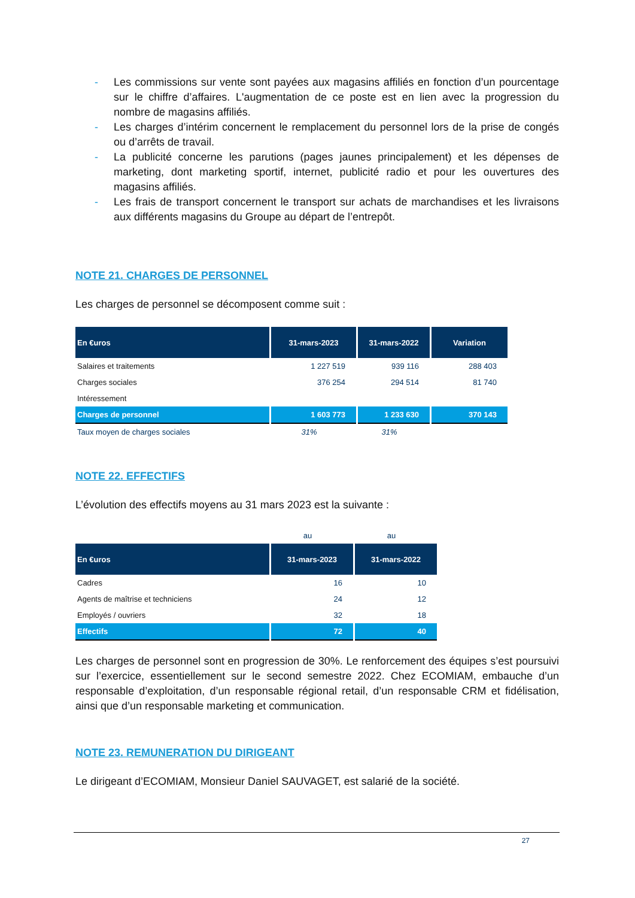- Les commissions sur vente sont payées aux magasins affiliés en fonction d’un pourcentage sur le chiffre d’affaires. L'augmentation de ce poste est en lien avec la progression du nombre de magasins affiliés.
- Les charges d’intérim concernent le remplacement du personnel lors de la prise de congés ou d’arrêts de travail.
- La publicité concerne les parutions (pages jaunes principalement) et les dépenses de marketing, dont marketing sportif, internet, publicité radio et pour les ouvertures des magasins affiliés.
- Les frais de transport concernent le transport sur achats de marchandises et les livraisons aux différents magasins du Groupe au départ de l’entrepôt.
NOTE 21. CHARGES DE PERSONNEL
Les charges de personnel se décomposent comme suit :
| En €uros | 31-mars-2023 | 31-mars-2022 | Variation |
| --- | --- | --- | --- |
| Salaires et traitements | 1 227 519 | 939 116 | 288 403 |
| Charges sociales | 376 254 | 294 514 | 81 740 |
| Intéressement | | | |
| Charges de personnel | 1 603 773 | 1 233 630 | 370 143 |
| Taux moyen de charges sociales | 31% | 31% | |
NOTE 22. EFFECTIFS
L’évolution des effectifs moyens au 31 mars 2023 est la suivante :
| | au | au |
| En €uros | 31-mars-2023 | 31-mars-2022 |
| Cadres | 16 | 10 |
| Agents de maîtrise et techniciens | 24 | 12 |
| Employés / ouvriers | 32 | 18 |
| Effectifs | 72 | 40 |
Les charges de personnel sont en progression de 30%. Le renforcement des équipes s’est poursuivi sur l’exercice, essentiellement sur le second semestre 2022. Chez ECOMIAM, embauche d’un responsable d’exploitation, d’un responsable régional retail, d’un responsable CRM et fidélisation, ainsi que d’un responsable marketing et communication.
NOTE 23. REMUNERATION DU DIRIGEANT
Le dirigeant d’ECOMIAM, Monsieur Daniel SAUVAGET, est salarié de la société.
27